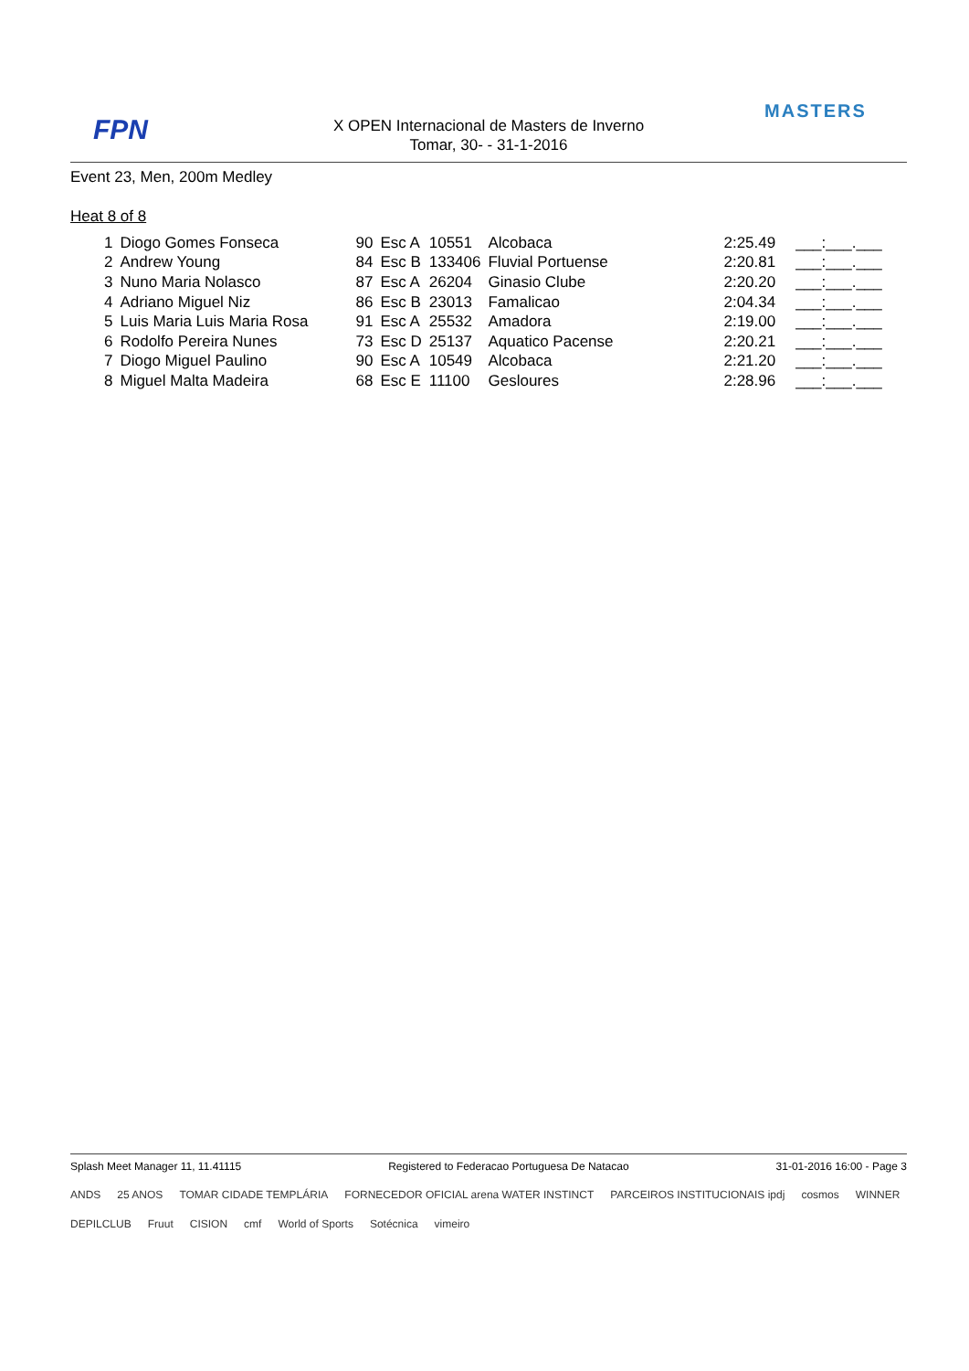FPN
MASTERS
X OPEN Internacional de Masters de Inverno
Tomar, 30- - 31-1-2016
Event 23, Men, 200m Medley
Heat 8 of 8
| 1 | Diogo Gomes Fonseca | 90 | Esc A | 10551 | Alcobaca | 2:25.49 | ___:___.___ |
| 2 | Andrew Young | 84 | Esc B | 133406 | Fluvial Portuense | 2:20.81 | ___:___.___ |
| 3 | Nuno Maria Nolasco | 87 | Esc A | 26204 | Ginasio Clube | 2:20.20 | ___:___.___ |
| 4 | Adriano Miguel Niz | 86 | Esc B | 23013 | Famalicao | 2:04.34 | ___:___.___ |
| 5 | Luis Maria Luis Maria Rosa | 91 | Esc A | 25532 | Amadora | 2:19.00 | ___:___.___ |
| 6 | Rodolfo Pereira Nunes | 73 | Esc D | 25137 | Aquatico Pacense | 2:20.21 | ___:___.___ |
| 7 | Diogo Miguel Paulino | 90 | Esc A | 10549 | Alcobaca | 2:21.20 | ___:___.___ |
| 8 | Miguel Malta Madeira | 68 | Esc E | 11100 | Gesloures | 2:28.96 | ___:___.___ |
Splash Meet Manager 11, 11.41115 Registered to Federacao Portuguesa De Natacao 31-01-2016 16:00 - Page 3
ANDS 25 ANOS TOMAR CIDADE TEMPLÁRIA FORNECEDOR OFICIAL arena WATER INSTINCT PARCEIROS INSTITUCIONAIS ipdj cosmos WINNER DEPILCLUB Fruut CISION cmf World of Sports Sotécnica vimeiro